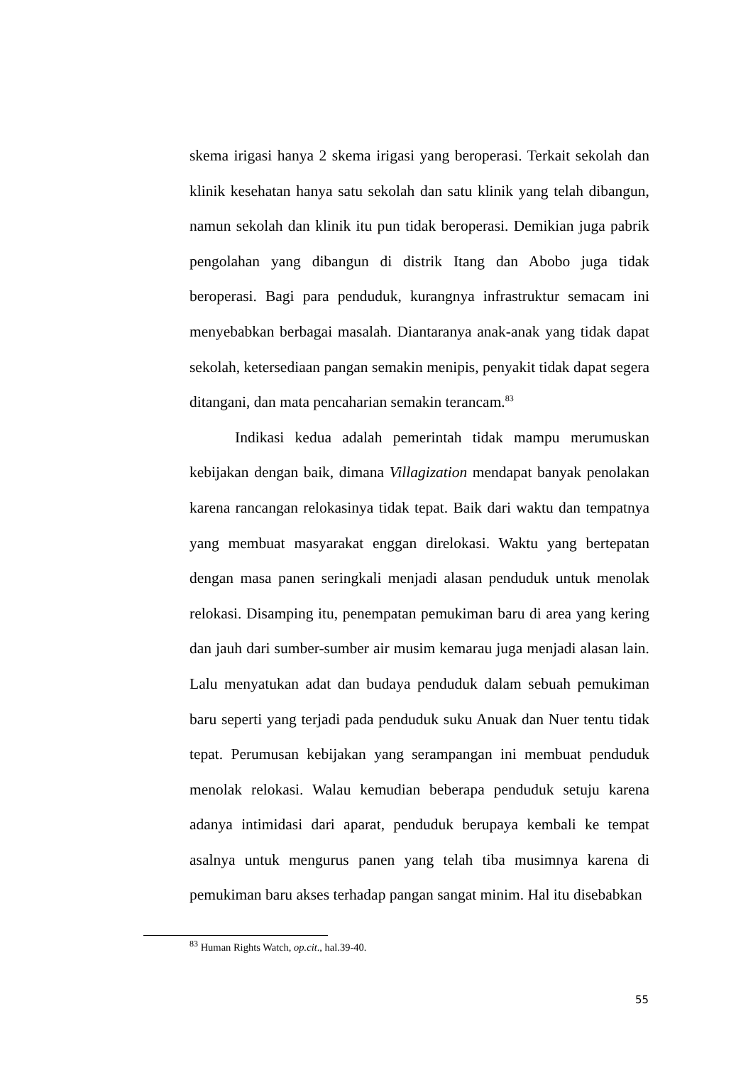skema irigasi hanya 2 skema irigasi yang beroperasi. Terkait sekolah dan klinik kesehatan hanya satu sekolah dan satu klinik yang telah dibangun, namun sekolah dan klinik itu pun tidak beroperasi. Demikian juga pabrik pengolahan yang dibangun di distrik Itang dan Abobo juga tidak beroperasi. Bagi para penduduk, kurangnya infrastruktur semacam ini menyebabkan berbagai masalah. Diantaranya anak-anak yang tidak dapat sekolah, ketersediaan pangan semakin menipis, penyakit tidak dapat segera ditangani, dan mata pencaharian semakin terancam.<sup>83</sup>
Indikasi kedua adalah pemerintah tidak mampu merumuskan kebijakan dengan baik, dimana Villagization mendapat banyak penolakan karena rancangan relokasinya tidak tepat. Baik dari waktu dan tempatnya yang membuat masyarakat enggan direlokasi. Waktu yang bertepatan dengan masa panen seringkali menjadi alasan penduduk untuk menolak relokasi. Disamping itu, penempatan pemukiman baru di area yang kering dan jauh dari sumber-sumber air musim kemarau juga menjadi alasan lain. Lalu menyatukan adat dan budaya penduduk dalam sebuah pemukiman baru seperti yang terjadi pada penduduk suku Anuak dan Nuer tentu tidak tepat. Perumusan kebijakan yang serampangan ini membuat penduduk menolak relokasi. Walau kemudian beberapa penduduk setuju karena adanya intimidasi dari aparat, penduduk berupaya kembali ke tempat asalnya untuk mengurus panen yang telah tiba musimnya karena di pemukiman baru akses terhadap pangan sangat minim. Hal itu disebabkan
<sup>83</sup> Human Rights Watch, op.cit., hal.39-40.
55